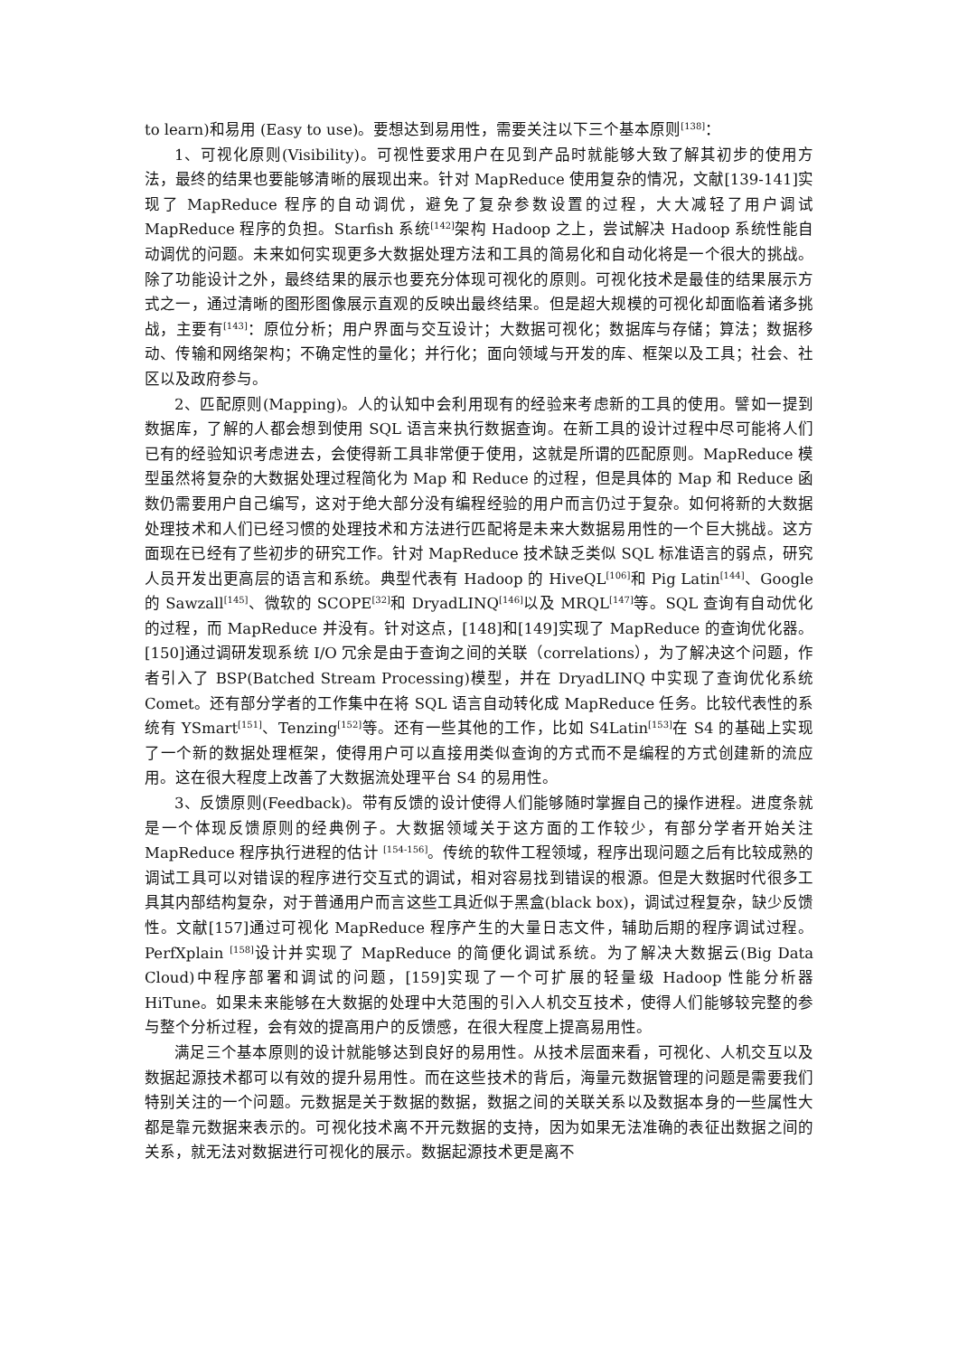to learn)和易用 (Easy to use)。要想达到易用性，需要关注以下三个基本原则<sup>[138]</sup>：
1、可视化原则(Visibility)。可视性要求用户在见到产品时就能够大致了解其初步的使用方法，最终的结果也要能够清晰的展现出来。针对 MapReduce 使用复杂的情况，文献[139-141]实现了 MapReduce 程序的自动调优，避免了复杂参数设置的过程，大大减轻了用户调试 MapReduce 程序的负担。Starfish 系统<sup>[142]</sup>架构 Hadoop 之上，尝试解决 Hadoop 系统性能自动调优的问题。未来如何实现更多大数据处理方法和工具的简易化和自动化将是一个很大的挑战。除了功能设计之外，最终结果的展示也要充分体现可视化的原则。可视化技术是最佳的结果展示方式之一，通过清晰的图形图像展示直观的反映出最终结果。但是超大规模的可视化却面临着诸多挑战，主要有<sup>[143]</sup>：原位分析；用户界面与交互设计；大数据可视化；数据库与存储；算法；数据移动、传输和网络架构；不确定性的量化；并行化；面向领域与开发的库、框架以及工具；社会、社区以及政府参与。
2、匹配原则(Mapping)。人的认知中会利用现有的经验来考虑新的工具的使用。譬如一提到数据库，了解的人都会想到使用 SQL 语言来执行数据查询。在新工具的设计过程中尽可能将人们已有的经验知识考虑进去，会使得新工具非常便于使用，这就是所谓的匹配原则。MapReduce 模型虽然将复杂的大数据处理过程简化为 Map 和 Reduce 的过程，但是具体的 Map 和 Reduce 函数仍需要用户自己编写，这对于绝大部分没有编程经验的用户而言仍过于复杂。如何将新的大数据处理技术和人们已经习惯的处理技术和方法进行匹配将是未来大数据易用性的一个巨大挑战。这方面现在已经有了些初步的研究工作。针对 MapReduce 技术缺乏类似 SQL 标准语言的弱点，研究人员开发出更高层的语言和系统。典型代表有 Hadoop 的 HiveQL<sup>[106]</sup>和 Pig Latin<sup>[144]</sup>、Google 的 Sawzall<sup>[145]</sup>、微软的 SCOPE<sup>[32]</sup>和 DryadLINQ<sup>[146]</sup>以及 MRQL<sup>[147]</sup>等。SQL 查询有自动优化的过程，而 MapReduce 并没有。针对这点，[148]和[149]实现了 MapReduce 的查询优化器。[150]通过调研发现系统 I/O 冗余是由于查询之间的关联（correlations），为了解决这个问题，作者引入了 BSP(Batched Stream Processing)模型，并在 DryadLINQ 中实现了查询优化系统 Comet。还有部分学者的工作集中在将 SQL 语言自动转化成 MapReduce 任务。比较代表性的系统有 YSmart<sup>[151]</sup>、Tenzing<sup>[152]</sup>等。还有一些其他的工作，比如 S4Latin<sup>[153]</sup>在 S4 的基础上实现了一个新的数据处理框架，使得用户可以直接用类似查询的方式而不是编程的方式创建新的流应用。这在很大程度上改善了大数据流处理平台 S4 的易用性。
3、反馈原则(Feedback)。带有反馈的设计使得人们能够随时掌握自己的操作进程。进度条就是一个体现反馈原则的经典例子。大数据领域关于这方面的工作较少，有部分学者开始关注 MapReduce 程序执行进程的估计 <sup>[154-156]</sup>。传统的软件工程领域，程序出现问题之后有比较成熟的调试工具可以对错误的程序进行交互式的调试，相对容易找到错误的根源。但是大数据时代很多工具其内部结构复杂，对于普通用户而言这些工具近似于黑盒(black box)，调试过程复杂，缺少反馈性。文献[157]通过可视化 MapReduce 程序产生的大量日志文件，辅助后期的程序调试过程。PerfXplain <sup>[158]</sup>设计并实现了 MapReduce 的简便化调试系统。为了解决大数据云(Big Data Cloud)中程序部署和调试的问题，[159]实现了一个可扩展的轻量级 Hadoop 性能分析器 HiTune。如果未来能够在大数据的处理中大范围的引入人机交互技术，使得人们能够较完整的参与整个分析过程，会有效的提高用户的反馈感，在很大程度上提高易用性。
满足三个基本原则的设计就能够达到良好的易用性。从技术层面来看，可视化、人机交互以及数据起源技术都可以有效的提升易用性。而在这些技术的背后，海量元数据管理的问题是需要我们特别关注的一个问题。元数据是关于数据的数据，数据之间的关联关系以及数据本身的一些属性大都是靠元数据来表示的。可视化技术离不开元数据的支持，因为如果无法准确的表征出数据之间的关系，就无法对数据进行可视化的展示。数据起源技术更是离不